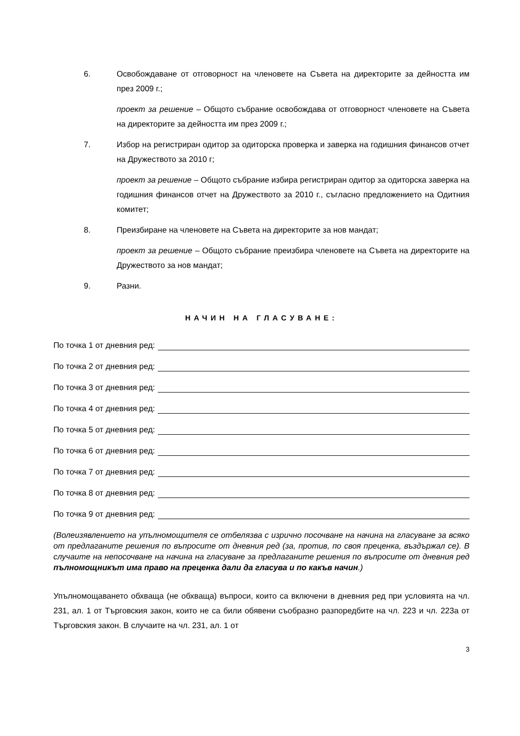6. Освобождаване от отговорност на членовете на Съвета на директорите за дейността им през 2009 г.;
проект за решение – Общото събрание освобождава от отговорност членовете на Съвета на директорите за дейността им през 2009 г.;
7. Избор на регистриран одитор за одиторска проверка и заверка на годишния финансов отчет на Дружеството за 2010 г;
проект за решение – Общото събрание избира регистриран одитор за одиторска заверка на годишния финансов отчет на Дружеството за 2010 г., съгласно предложението на Одитния комитет;
8. Преизбиране на членовете на Съвета на директорите за нов мандат;
проект за решение – Общото събрание преизбира членовете на Съвета на директорите на Дружеството за нов мандат;
9. Разни.
НАЧИН НА ГЛАСУВАНЕ:
По точка 1 от дневния ред:
По точка 2 от дневния ред:
По точка 3 от дневния ред:
По точка 4 от дневния ред:
По точка 5 от дневния ред:
По точка 6 от дневния ред:
По точка 7 от дневния ред:
По точка 8 от дневния ред:
По точка 9 от дневния ред:
(Волеизявлението на упълномощителя се отбелязва с изрично посочване на начина на гласуване за всяко от предлаганите решения по въпросите от дневния ред (за, против, по своя преценка, въздържал се). В случаите на непосочване на начина на гласуване за предлаганите решения по въпросите от дневния ред пълномощникът има право на преценка дали да гласува и по какъв начин.)
Упълномощаването обхваща (не обхваща) въпроси, които са включени в дневния ред при условията на чл. 231, ал. 1 от Търговския закон, които не са били обявени съобразно разпоредбите на чл. 223 и чл. 223а от Търговския закон. В случаите на чл. 231, ал. 1 от
3